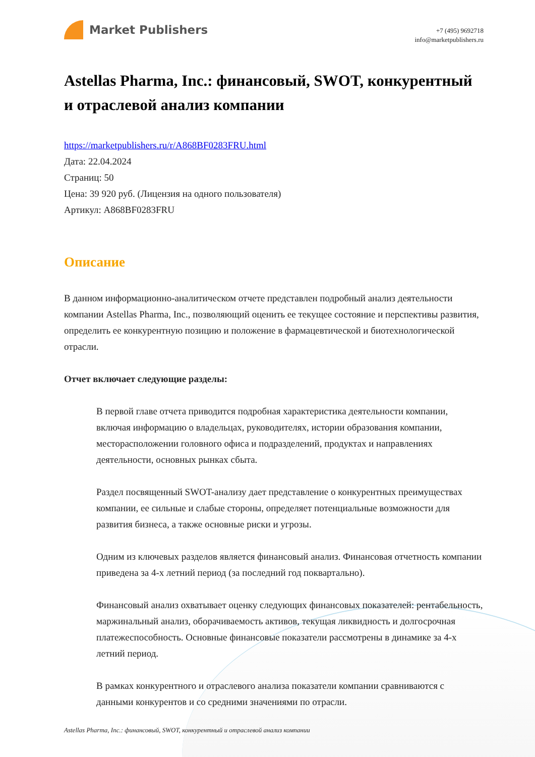Market Publishers
+7 (495) 9692718
info@marketpublishers.ru
Astellas Pharma, Inc.: финансовый, SWOT, конкурентный и отраслевой анализ компании
https://marketpublishers.ru/r/A868BF0283FRU.html
Дата: 22.04.2024
Страниц: 50
Цена: 39 920 руб. (Лицензия на одного пользователя)
Артикул: A868BF0283FRU
Описание
В данном информационно-аналитическом отчете представлен подробный анализ деятельности компании Astellas Pharma, Inc., позволяющий оценить ее текущее состояние и перспективы развития, определить ее конкурентную позицию и положение в фармацевтической и биотехнологической отрасли.
Отчет включает следующие разделы:
В первой главе отчета приводится подробная характеристика деятельности компании, включая информацию о владельцах, руководителях, истории образования компании, месторасположении головного офиса и подразделений, продуктах и направлениях деятельности, основных рынках сбыта.
Раздел посвященный SWOT-анализу дает представление о конкурентных преимуществах компании, ее сильные и слабые стороны, определяет потенциальные возможности для развития бизнеса, а также основные риски и угрозы.
Одним из ключевых разделов является финансовый анализ. Финансовая отчетность компании приведена за 4-х летний период (за последний год поквартально).
Финансовый анализ охватывает оценку следующих финансовых показателей: рентабельность, маржинальный анализ, оборачиваемость активов, текущая ликвидность и долгосрочная платежеспособность. Основные финансовые показатели рассмотрены в динамике за 4-х летний период.
В рамках конкурентного и отраслевого анализа показатели компании сравниваются с данными конкурентов и со средними значениями по отрасли.
Astellas Pharma, Inc.: финансовый, SWOT, конкурентный и отраслевой анализ компании